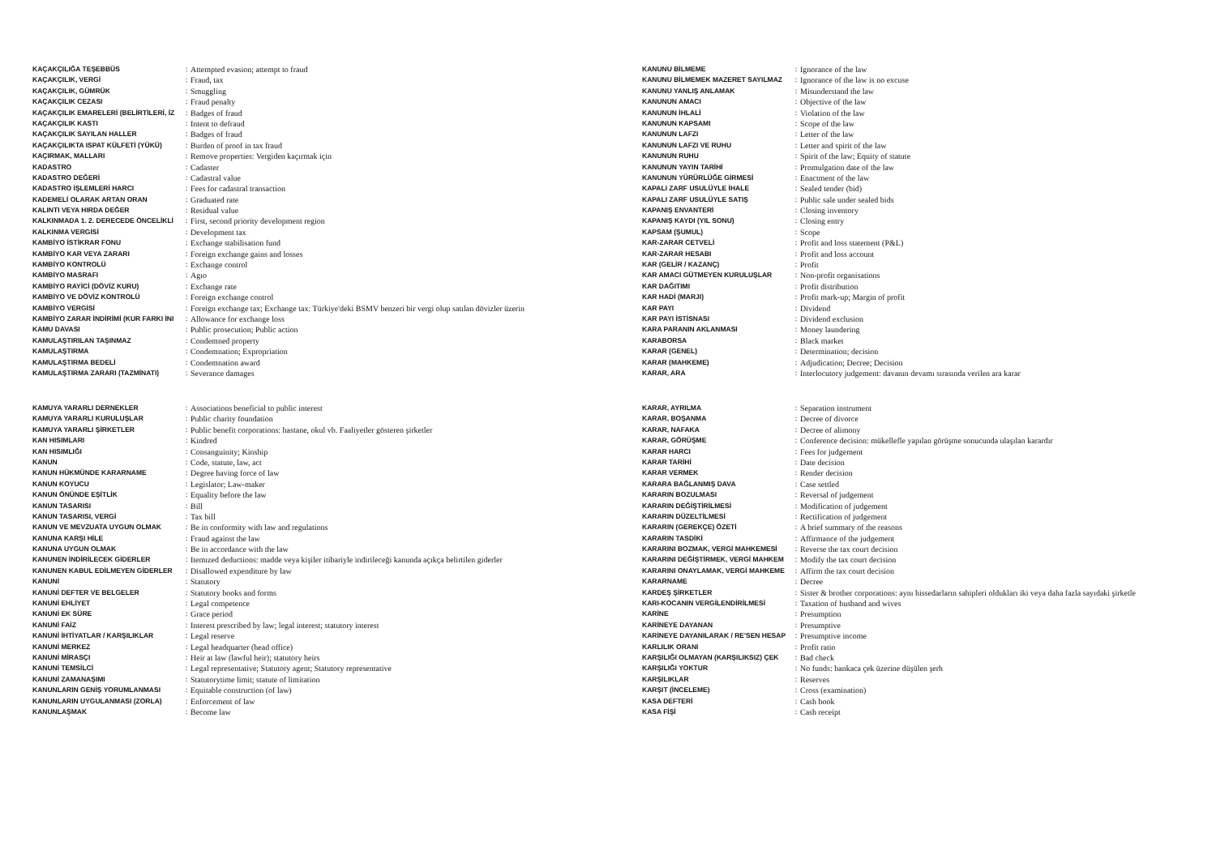| KAÇAKÇILIĞA TEŞEBBÜS | : | Attempted evasion; attempt to fraud |
| KAÇAKÇILIK, VERGİ | : | Fraud, tax |
| KAÇAKÇILIK, GÜMRÜK | : | Smuggling |
| KAÇAKÇILIK CEZASI | : | Fraud penalty |
| KAÇAKÇILIK EMARELERİ (BELİRTİLERİ, İZ | : | Badges of fraud |
| KAÇAKÇILIK KASTI | : | Intent to defraud |
| KAÇAKÇILIK SAYILAN HALLER | : | Badges of fraud |
| KAÇAKÇILIKTA ISPAT KÜLFETİ (YÜKÜ) | : | Burden of proof in tax fraud |
| KAÇIRMAK, MALLARI | : | Remove properties: Vergiden kaçırmak için |
| KADASTRO | : | Cadaster |
| KADASTRO DEĞERİ | : | Cadastral value |
| KADASTRO İŞLEMLERİ HARCI | : | Fees for cadastral transaction |
| KADEMELİ OLARAK ARTAN ORAN | : | Graduated rate |
| KALINTI VEYA HIRDA DEĞER | : | Residual value |
| KALKINMADA 1. 2. DERECEDE ÖNCELİKLİ | : | First, second priority development region |
| KALKINMA VERGİSİ | : | Development tax |
| KAMBİYO İSTİKRAR FONU | : | Exchange stabilisation fund |
| KAMBİYO KAR VEYA ZARARI | : | Foreign exchange gains and losses |
| KAMBİYO KONTROLÜ | : | Exchange control |
| KAMBİYO MASRAFI | : | Agıo |
| KAMBİYO RAYİCİ (DÖVİZ KURU) | : | Exchange rate |
| KAMBİYO VE DÖVİZ KONTROLÜ | : | Foreign exchange control |
| KAMBİYO VERGİSİ | : | Foreign exchange tax; Exchange tax: Türkiye'deki BSMV benzeri bir vergi olup satılan dövizler üzerin |
| KAMBİYO ZARAR İNDİRİMİ (KUR FARKI İNI | : | Allowance for exchange loss |
| KAMU DAVASI | : | Public prosecution; Public action |
| KAMULAŞTIRILAN TAŞINMAZ | : | Condemned property |
| KAMULAŞTIRMA | : | Condemnation; Expropriation |
| KAMULAŞTIRMA BEDELİ | : | Condemnation award |
| KAMULAŞTIRMA ZARARI (TAZMİNATI) | : | Severance damages |
| KANUNU BİLMEME | : | Ignorance of the law |
| KANUNU BİLMEMEK MAZERET SAYILMAZ | : | Ignorance of the law is no excuse |
| KANUNU YANLIŞ ANLAMAK | : | Misunderstand the law |
| KANUNUN AMACI | : | Objective of the law |
| KANUNUN İHLALİ | : | Violation of the law |
| KANUNUN KAPSAMI | : | Scope of the law |
| KANUNUN LAFZI | : | Letter of the law |
| KANUNUN LAFZI VE RUHU | : | Letter and spirit of the law |
| KANUNUN RUHU | : | Spirit of the law; Equity of statute |
| KANUNUN YAYIN TARİHİ | : | Promulgation date of the law |
| KANUNUN YÜRÜRLÜĞE GİRMESİ | : | Enactment of the law |
| KAPALI ZARF USULÜYLE İHALE | : | Sealed tender (bid) |
| KAPALI ZARF USULÜYLE SATIŞ | : | Public sale under sealed bids |
| KAPANIŞ ENVANTERİ | : | Closing inventory |
| KAPANIŞ KAYDI (YIL SONU) | : | Closing entry |
| KAPSAM (ŞUMUL) | : | Scope |
| KAR-ZARAR CETVELİ | : | Profit and loss statement (P&L) |
| KAR-ZARAR HESABI | : | Profit and loss account |
| KAR (GELİR / KAZANÇ) | : | Profit |
| KAR AMACI GÜTMEYEN KURULUŞLAR | : | Non-profit organisations |
| KAR DAĞITIMI | : | Profit distribution |
| KAR HADİ (MARJI) | : | Profit mark-up; Margin of profit |
| KAR PAYI | : | Dividend |
| KAR PAYI İSTİSNASI | : | Dividend exclusion |
| KARA PARANIN AKLANMASI | : | Money laundering |
| KARABORSA | : | Black market |
| KARAR (GENEL) | : | Determination; decision |
| KARAR (MAHKEME) | : | Adjudication; Decree; Decision |
| KARAR, ARA | : | Interlocutory judgement: davanın devamı sırasında verilen ara karar |
| KAMUYA YARARLI DERNEKLER | : | Associations beneficial to public interest |
| KAMUYA YARARLI KURULUŞLAR | : | Public charity foundation |
| KAMUYA YARARLI ŞİRKETLER | : | Public benefit corporations: hastane, okul vb. Faaliyetler gösteren şirketler |
| KAN HISIMLARI | : | Kindred |
| KAN HISIMLIĞI | : | Consanguinity; Kinship |
| KANUN | : | Code, statute, law, act |
| KANUN HÜKMÜNDE KARARNAME | : | Degree having force of law |
| KANUN KOYUCU | : | Legislator; Law-maker |
| KANUN ÖNÜNDE EŞİTLİK | : | Equality before the law |
| KANUN TASARISI | : | Bill |
| KANUN TASARISI, VERGİ | : | Tax bill |
| KANUN VE MEVZUATA UYGUN OLMAK | : | Be in conformity with law and regulations |
| KANUNA KARŞI HİLE | : | Fraud against the law |
| KANUNA UYGUN OLMAK | : | Be in accordance with the law |
| KANUNEN İNDİRİLECEK GİDERLER | : | Itemızed deductions: madde veya kişiler itibariyle indirileceği kanunda açıkça belirtilen giderler |
| KANUNEN KABUL EDİLMEYEN GİDERLER | : | Disallowed expenditure by law |
| KANUNİ | : | Statutory |
| KANUNİ DEFTER VE BELGELER | : | Statutory books and forms |
| KANUNİ EHLİYET | : | Legal competence |
| KANUNİ EK SÜRE | : | Grace period |
| KANUNİ FAİZ | : | Interest prescribed by law; legal interest; statutory interest |
| KANUNİ İHTİYATLAR / KARŞILIKLAR | : | Legal reserve |
| KANUNİ MERKEZ | : | Legal headquarter (head office) |
| KANUNİ MİRASÇI | : | Heir at law (lawful heir); statutory heirs |
| KANUNİ TEMSİLCİ | : | Legal representative; Statutory agent; Statutory representative |
| KANUNİ ZAMANAŞIMI | : | Statutorytime limit; statute of limitation |
| KANUNLARIN GENİŞ YORUMLANMASI | : | Equitable construction (of law) |
| KANUNLARIN UYGULANMASI (ZORLA) | : | Enforcement of law |
| KANUNLAŞMAK | : | Become law |
| KARAR, AYRILMA | : | Separation instrument |
| KARAR, BOŞANMA | : | Decree of divorce |
| KARAR, NAFAKA | : | Decree of alimony |
| KARAR, GÖRÜŞME | : | Conference decision: mükellefle yapılan görüşme sonucunda ulaşılan karardır |
| KARAR HARCI | : | Fees for judgement |
| KARAR TARİHİ | : | Date decision |
| KARAR VERMEK | : | Render decision |
| KARARA BAĞLANMIŞ DAVA | : | Case settled |
| KARARIN BOZULMASI | : | Reversal of judgement |
| KARARIN DEĞİŞTİRİLMESİ | : | Modification of judgement |
| KARARIN DÜZELTİLMESİ | : | Rectification of judgement |
| KARARIN (GEREKÇE) ÖZETİ | : | A brief summary of the reasons |
| KARARIN TASDİKİ | : | Affirmance of the judgement |
| KARARINI BOZMAK, VERGİ MAHKEMESİ | : | Reverse the tax court decision |
| KARARINI DEĞİŞTİRMEK, VERGİ MAHKEM | : | Modify the tax court decision |
| KARARINI ONAYLAMAK, VERGİ MAHKEME | : | Affirm the tax court decision |
| KARARNAME | : | Decree |
| KARDEŞ ŞİRKETLER | : | Sister & brother corporations: aynı hissedarların sahipleri oldukları iki veya daha fazla sayıdaki şirketle |
| KARI-KOCANIN VERGİLENDİRİLMESİ | : | Taxation of husband and wives |
| KARİNE | : | Presumption |
| KARİNEYE DAYANAN | : | Presumptive |
| KARİNEYE DAYANILARAK / RE'SEN HESAP | : | Presumptive income |
| KARLILIK ORANI | : | Profit ratio |
| KARŞILIĞI OLMAYAN (KARŞILIKSIZ) ÇEK | : | Bad check |
| KARŞILIĞI YOKTUR | : | No funds: bankaca çek üzerine düşülen şerh |
| KARŞILIKLAR | : | Reserves |
| KARŞIT (İNCELEME) | : | Cross (examination) |
| KASA DEFTERİ | : | Cash book |
| KASA FİŞİ | : | Cash receipt |